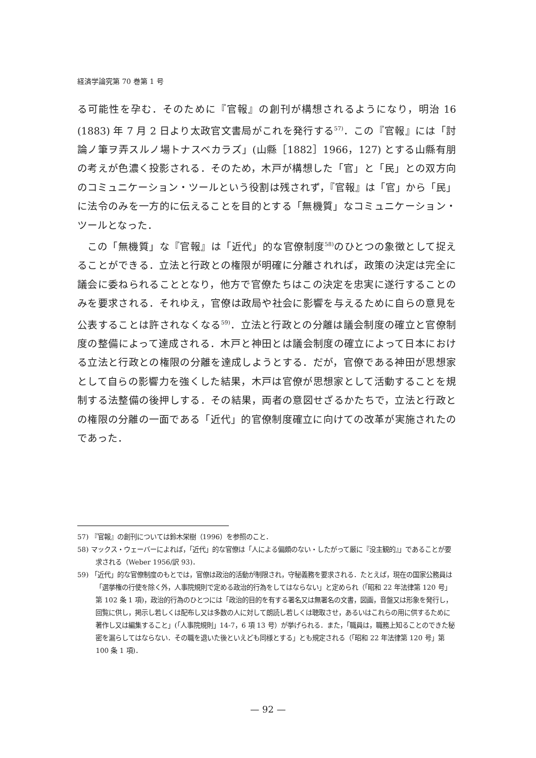経済学論究第 70 巻第 1 号
る可能性を孕む．そのために『官報』の創刊が構想されるようになり，明治 16 (1883) 年 7 月 2 日より太政官文書局がこれを発行する<sup>57)</sup>．この『官報』には「討論ノ筆ヲ弄スルノ場トナスベカラズ」(山縣［1882］1966，127) とする山縣有朋の考えが色濃く投影される．そのため，木戸が構想した「官」と「民」との双方向のコミュニケーション・ツールという役割は残されず，『官報』は「官」から「民」に法令のみを一方的に伝えることを目的とする「無機質」なコミュニケーション・ツールとなった．
この「無機質」な『官報』は「近代」的な官僚制度<sup>58)</sup>のひとつの象徴として捉えることができる．立法と行政との権限が明確に分離されれば，政策の決定は完全に議会に委ねられることとなり，他方で官僚たちはこの決定を忠実に遂行することのみを要求される．それゆえ，官僚は政局や社会に影響を与えるために自らの意見を公表することは許されなくなる<sup>59)</sup>．立法と行政との分離は議会制度の確立と官僚制度の整備によって達成される．木戸と神田とは議会制度の確立によって日本における立法と行政との権限の分離を達成しようとする．だが，官僚である神田が思想家として自らの影響力を強くした結果，木戸は官僚が思想家として活動することを規制する法整備の後押しする．その結果，両者の意図せざるかたちで，立法と行政との権限の分離の一面である「近代」的官僚制度確立に向けての改革が実施されたのであった．
57) 『官報』の創刊については鈴木栄樹（1996）を参照のこと．
58) マックス・ウェーバーによれば，「近代」的な官僚は「人による偏頗のない・したがって厳に『没主観的』」であることが要求される（Weber 1956/訳 93)．
59) 「近代」的な官僚制度のもとでは，官僚は政治的活動が制限され，守秘義務を要求される．たとえば，現在の国家公務員は「選挙権の行使を除く外，人事院規則で定める政治的行為をしてはならない」と定められ（「昭和 22 年法律第 120 号」第 102 条 1 項)，政治的行為のひとつには「政治的目的を有する署名又は無署名の文書，図画，音盤又は形象を発行し，回覧に供し，掲示し若しくは配布し又は多数の人に対して朗読し若しくは聴取させ，あるいはこれらの用に供するために著作し又は編集すること」(「人事院規則」14-7，6 項 13 号）が挙げられる．また，「職員は，職務上知ることのできた秘密を漏らしてはならない．その職を退いた後といえども同様とする」とも規定される（「昭和 22 年法律第 120 号」第 100 条 1 項)．
— 92 —